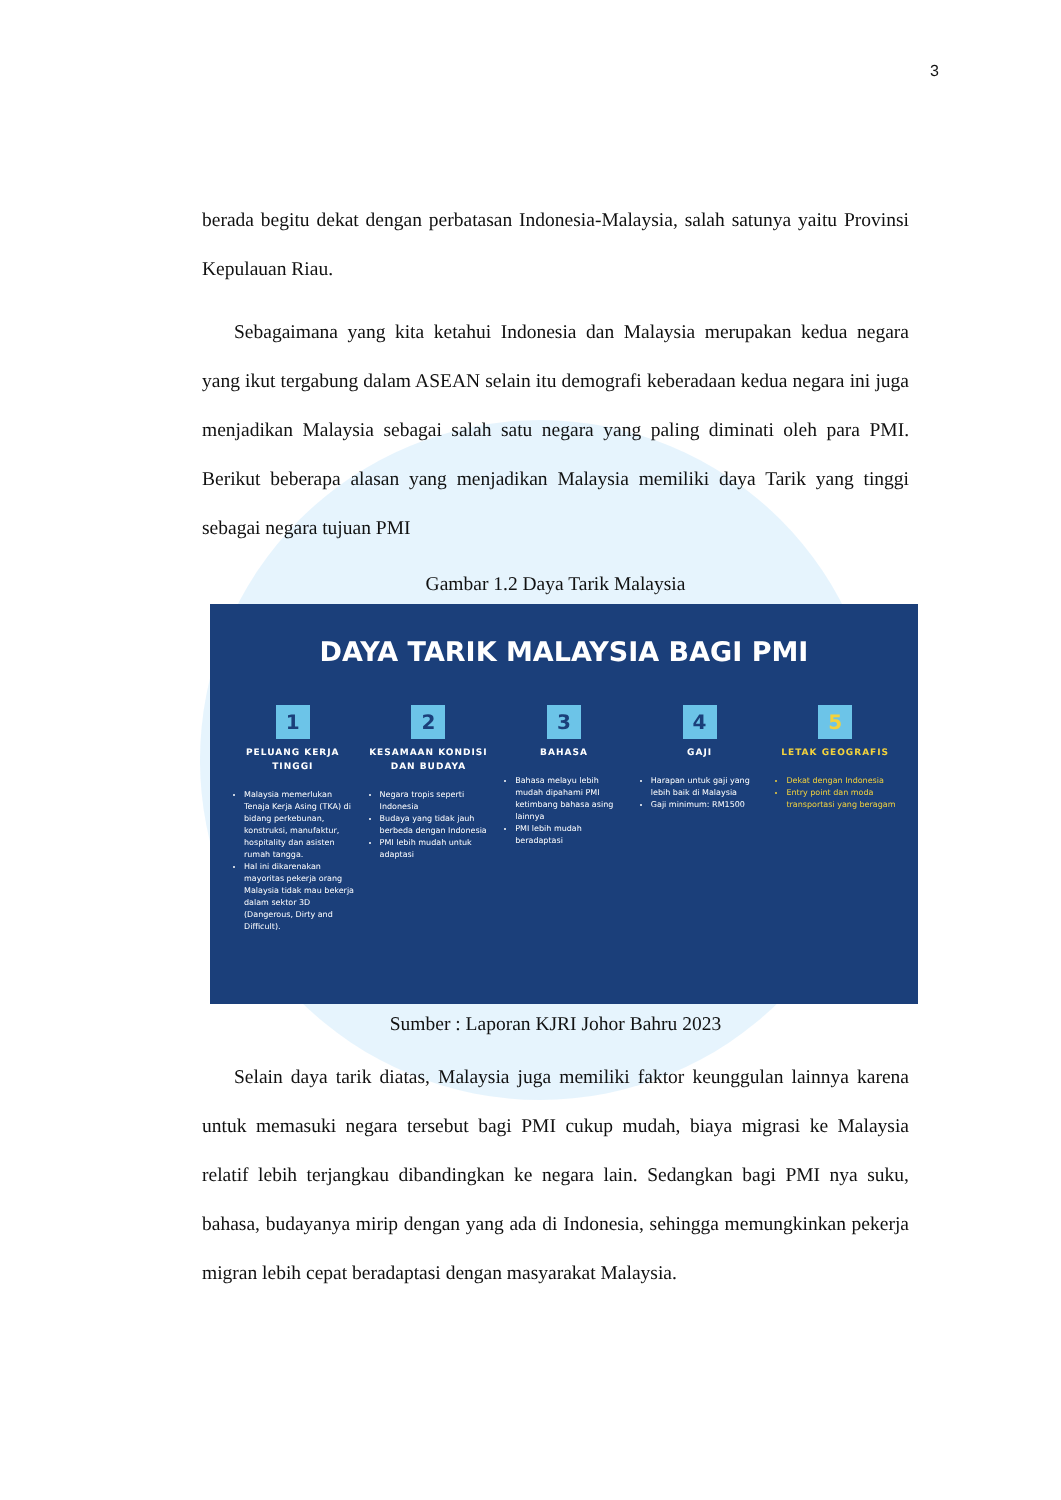3
berada begitu dekat dengan perbatasan Indonesia-Malaysia, salah satunya yaitu Provinsi Kepulauan Riau.
Sebagaimana yang kita ketahui Indonesia dan Malaysia merupakan kedua negara yang ikut tergabung dalam ASEAN selain itu demografi keberadaan kedua negara ini juga menjadikan Malaysia sebagai salah satu negara yang paling diminati oleh para PMI. Berikut beberapa alasan yang menjadikan Malaysia memiliki daya Tarik yang tinggi sebagai negara tujuan PMI
Gambar 1.2 Daya Tarik Malaysia
DAYA TARIK MALAYSIA BAGI PMI
1
PELUANG KERJA TINGGI
Malaysia memerlukan Tenaja Kerja Asing (TKA) di bidang perkebunan, konstruksi, manufaktur, hospitality dan asisten rumah tangga.
Hal ini dikarenakan mayoritas pekerja orang Malaysia tidak mau bekerja dalam sektor 3D (Dangerous, Dirty and Difficult).
2
KESAMAAN KONDISI DAN BUDAYA
Negara tropis seperti Indonesia
Budaya yang tidak jauh berbeda dengan Indonesia
PMI lebih mudah untuk adaptasi
3
BAHASA
Bahasa melayu lebih mudah dipahami PMI ketimbang bahasa asing lainnya
PMI lebih mudah beradaptasi
4
GAJI
Harapan untuk gaji yang lebih baik di Malaysia
Gaji minimum: RM1500
5
LETAK GEOGRAFIS
Dekat dengan Indonesia
Entry point dan moda transportasi yang beragam
Sumber : Laporan KJRI Johor Bahru 2023
Selain daya tarik diatas, Malaysia juga memiliki faktor keunggulan lainnya karena untuk memasuki negara tersebut bagi PMI cukup mudah, biaya migrasi ke Malaysia relatif lebih terjangkau dibandingkan ke negara lain. Sedangkan bagi PMI nya suku, bahasa, budayanya mirip dengan yang ada di Indonesia, sehingga memungkinkan pekerja migran lebih cepat beradaptasi dengan masyarakat Malaysia.